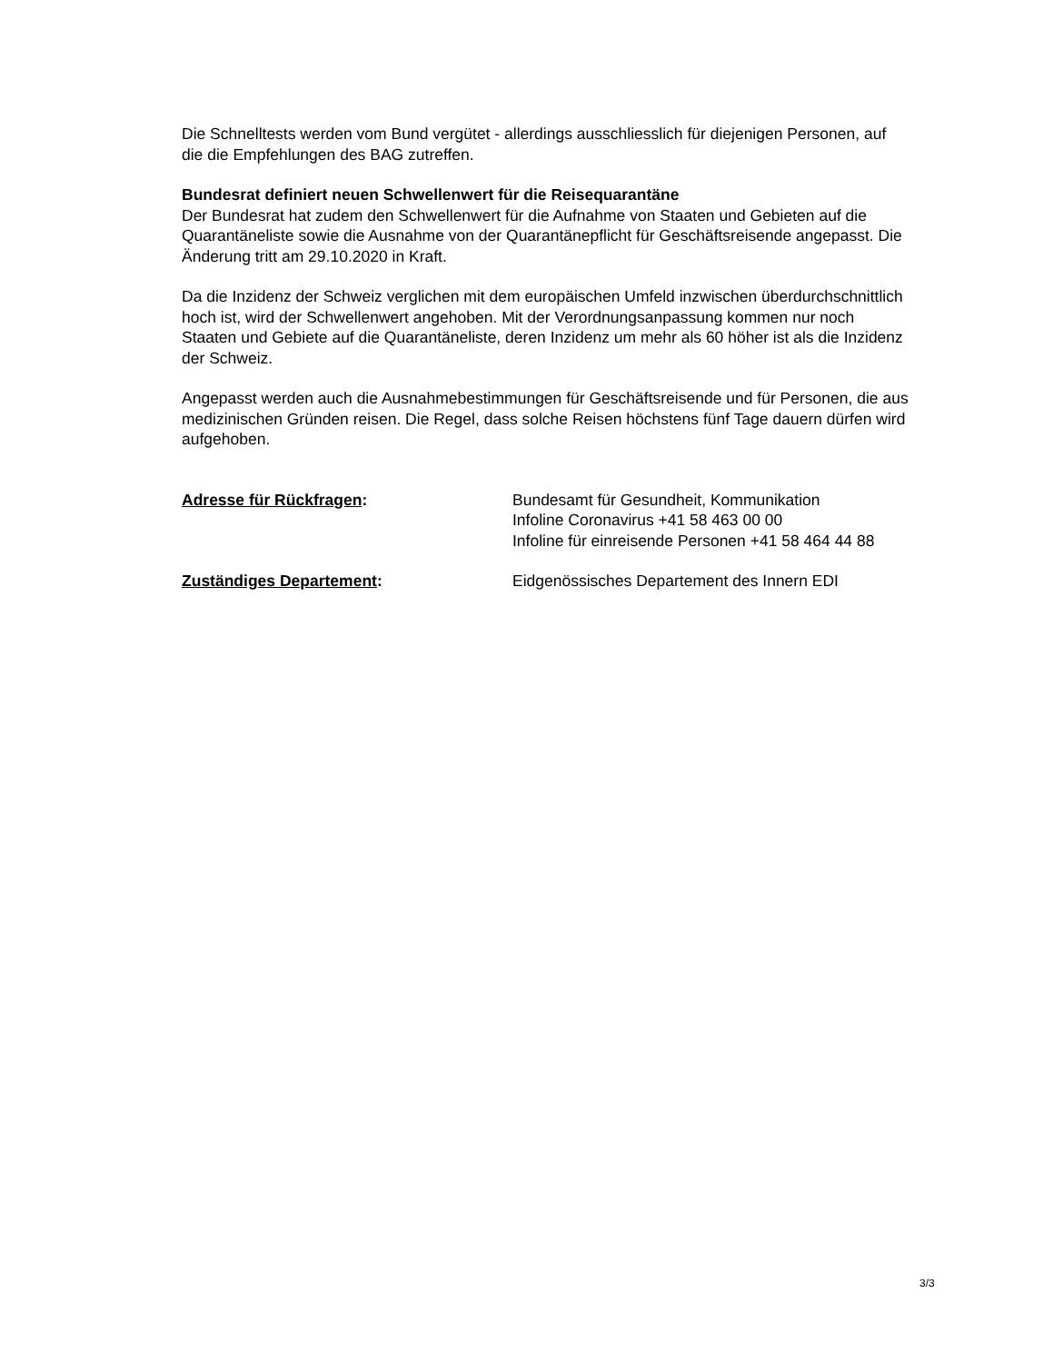Die Schnelltests werden vom Bund vergütet - allerdings ausschliesslich für diejenigen Personen, auf die die Empfehlungen des BAG zutreffen.
Bundesrat definiert neuen Schwellenwert für die Reisequarantäne
Der Bundesrat hat zudem den Schwellenwert für die Aufnahme von Staaten und Gebieten auf die Quarantäneliste sowie die Ausnahme von der Quarantänepflicht für Geschäftsreisende angepasst. Die Änderung tritt am 29.10.2020 in Kraft.
Da die Inzidenz der Schweiz verglichen mit dem europäischen Umfeld inzwischen überdurchschnittlich hoch ist, wird der Schwellenwert angehoben. Mit der Verordnungsanpassung kommen nur noch Staaten und Gebiete auf die Quarantäneliste, deren Inzidenz um mehr als 60 höher ist als die Inzidenz der Schweiz.
Angepasst werden auch die Ausnahmebestimmungen für Geschäftsreisende und für Personen, die aus medizinischen Gründen reisen. Die Regel, dass solche Reisen höchstens fünf Tage dauern dürfen wird aufgehoben.
Adresse für Rückfragen: Bundesamt für Gesundheit, Kommunikation
Infoline Coronavirus +41 58 463 00 00
Infoline für einreisende Personen +41 58 464 44 88
Zuständiges Departement: Eidgenössisches Departement des Innern EDI
3/3